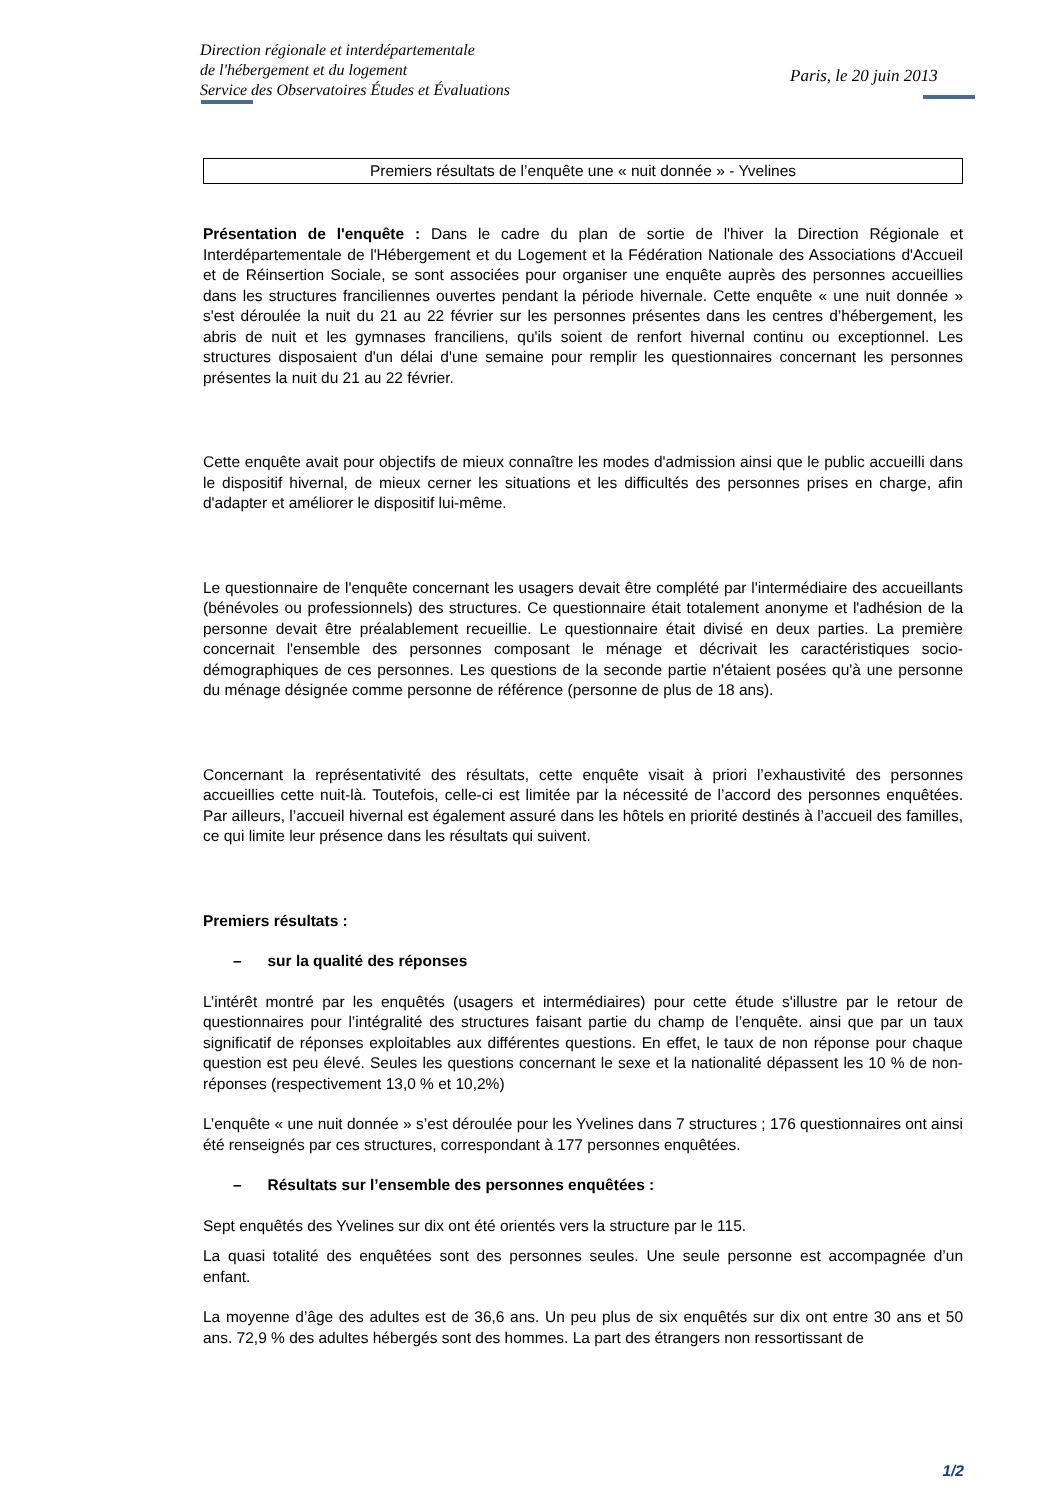Direction régionale et interdépartementale
de l'hébergement et du logement
Service des Observatoires Études et Évaluations
Paris, le 20 juin 2013
Premiers résultats de l’enquête une « nuit donnée » - Yvelines
Présentation de l'enquête : Dans le cadre du plan de sortie de l'hiver la Direction Régionale et Interdépartementale de l'Hébergement et du Logement et la Fédération Nationale des Associations d'Accueil et de Réinsertion Sociale, se sont associées pour organiser une enquête auprès des personnes accueillies dans les structures franciliennes ouvertes pendant la période hivernale. Cette enquête « une nuit donnée » s'est déroulée la nuit du 21 au 22 février sur les personnes présentes dans les centres d’hébergement, les abris de nuit et les gymnases franciliens, qu'ils soient de renfort hivernal continu ou exceptionnel. Les structures disposaient d'un délai d'une semaine pour remplir les questionnaires concernant les personnes présentes la nuit du 21 au 22 février.
Cette enquête avait pour objectifs de mieux connaître les modes d'admission ainsi que le public accueilli dans le dispositif hivernal, de mieux cerner les situations et les difficultés des personnes prises en charge, afin d'adapter et améliorer le dispositif lui-même.
Le questionnaire de l'enquête concernant les usagers devait être complété par l'intermédiaire des accueillants (bénévoles ou professionnels) des structures. Ce questionnaire était totalement anonyme et l'adhésion de la personne devait être préalablement recueillie. Le questionnaire était divisé en deux parties. La première concernait l'ensemble des personnes composant le ménage et décrivait les caractéristiques socio-démographiques de ces personnes. Les questions de la seconde partie n'étaient posées qu'à une personne du ménage désignée comme personne de référence (personne de plus de 18 ans).
Concernant la représentativité des résultats, cette enquête visait à priori l’exhaustivité des personnes accueillies cette nuit-là. Toutefois, celle-ci est limitée par la nécessité de l’accord des personnes enquêtées. Par ailleurs, l’accueil hivernal est également assuré dans les hôtels en priorité destinés à l’accueil des familles, ce qui limite leur présence dans les résultats qui suivent.
Premiers résultats :
– sur la qualité des réponses
L’intérêt montré par les enquêtés (usagers et intermédiaires) pour cette étude s'illustre par le retour de questionnaires pour l’intégralité des structures faisant partie du champ de l’enquête. ainsi que par un taux significatif de réponses exploitables aux différentes questions. En effet, le taux de non réponse pour chaque question est peu élevé. Seules les questions concernant le sexe et la nationalité dépassent les 10 % de non-réponses (respectivement 13,0 % et 10,2%)
L’enquête « une nuit donnée » s’est déroulée pour les Yvelines dans 7 structures ; 176 questionnaires ont ainsi été renseignés par ces structures, correspondant à 177 personnes enquêtées.
– Résultats sur l’ensemble des personnes enquêtées :
Sept enquêtés des Yvelines sur dix ont été orientés vers la structure par le 115.
La quasi totalité des enquêtées sont des personnes seules. Une seule personne est accompagnée d’un enfant.
La moyenne d’âge des adultes est de 36,6 ans. Un peu plus de six enquêtés sur dix ont entre 30 ans et 50 ans. 72,9 % des adultes hébergés sont des hommes. La part des étrangers non ressortissant de
1/2